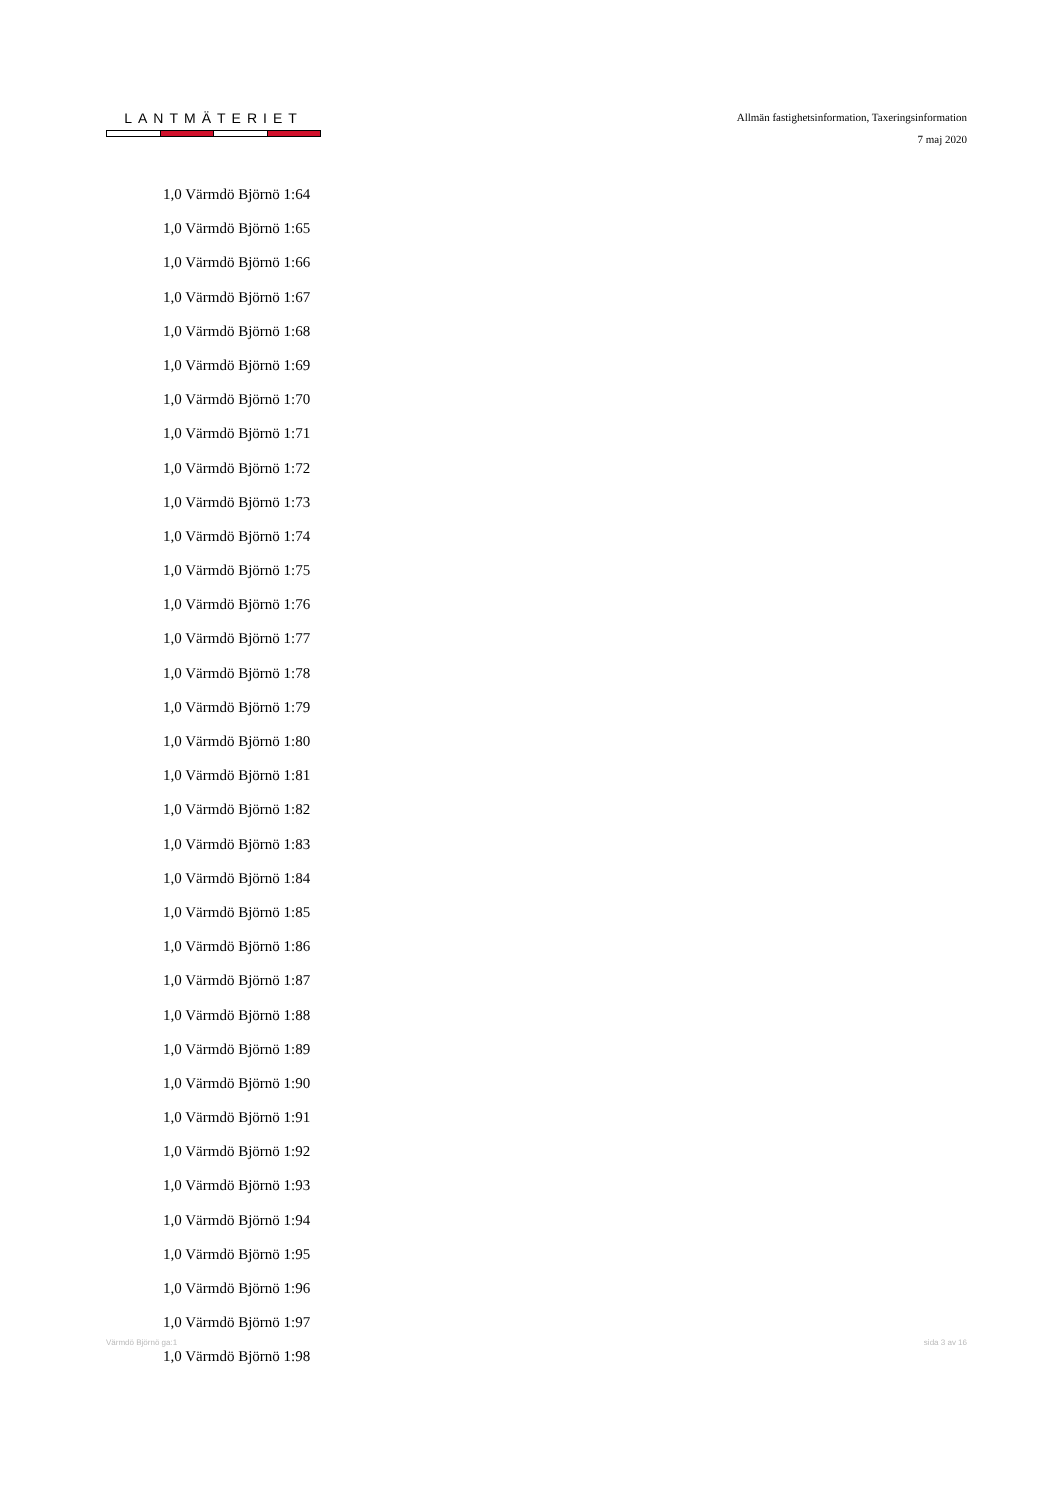LANTMÄTERIET
Allmän fastighetsinformation, Taxeringsinformation
7 maj 2020
1,0 Värmdö Björnö 1:64
1,0 Värmdö Björnö 1:65
1,0 Värmdö Björnö 1:66
1,0 Värmdö Björnö 1:67
1,0 Värmdö Björnö 1:68
1,0 Värmdö Björnö 1:69
1,0 Värmdö Björnö 1:70
1,0 Värmdö Björnö 1:71
1,0 Värmdö Björnö 1:72
1,0 Värmdö Björnö 1:73
1,0 Värmdö Björnö 1:74
1,0 Värmdö Björnö 1:75
1,0 Värmdö Björnö 1:76
1,0 Värmdö Björnö 1:77
1,0 Värmdö Björnö 1:78
1,0 Värmdö Björnö 1:79
1,0 Värmdö Björnö 1:80
1,0 Värmdö Björnö 1:81
1,0 Värmdö Björnö 1:82
1,0 Värmdö Björnö 1:83
1,0 Värmdö Björnö 1:84
1,0 Värmdö Björnö 1:85
1,0 Värmdö Björnö 1:86
1,0 Värmdö Björnö 1:87
1,0 Värmdö Björnö 1:88
1,0 Värmdö Björnö 1:89
1,0 Värmdö Björnö 1:90
1,0 Värmdö Björnö 1:91
1,0 Värmdö Björnö 1:92
1,0 Värmdö Björnö 1:93
1,0 Värmdö Björnö 1:94
1,0 Värmdö Björnö 1:95
1,0 Värmdö Björnö 1:96
1,0 Värmdö Björnö 1:97
1,0 Värmdö Björnö 1:98
Värmdö Björnö ga:1 sida 3 av 16